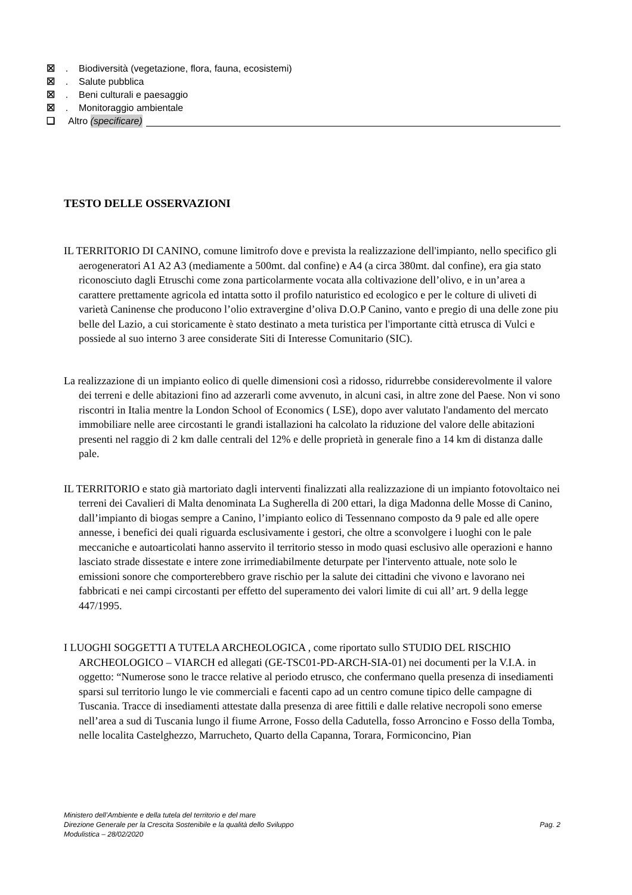☒. Biodiversità (vegetazione, flora, fauna, ecosistemi)
☒. Salute pubblica
☒. Beni culturali e paesaggio
☒. Monitoraggio ambientale
❑ Altro (specificare)
TESTO DELLE OSSERVAZIONI
IL TERRITORIO DI CANINO, comune limitrofo dove e prevista la realizzazione dell'impianto, nello specifico gli aerogeneratori A1 A2 A3 (mediamente a 500mt. dal confine) e A4 (a circa 380mt. dal confine), era gia stato riconosciuto dagli Etruschi come zona particolarmente vocata alla coltivazione dell’olivo, e in un’area a carattere prettamente agricola ed intatta sotto il profilo naturistico ed ecologico e per le colture di uliveti di varietà Caninense che producono l’olio extravergine d’oliva D.O.P Canino, vanto e pregio di una delle zone piu belle del Lazio, a cui storicamente è stato destinato a meta turistica per l'importante città etrusca di Vulci e possiede al suo interno 3 aree considerate Siti di Interesse Comunitario (SIC).
La realizzazione di un impianto eolico di quelle dimensioni così a ridosso, ridurrebbe considerevolmente il valore dei terreni e delle abitazioni fino ad azzerarli come avvenuto, in alcuni casi, in altre zone del Paese. Non vi sono riscontri in Italia mentre la London School of Economics ( LSE), dopo aver valutato l'andamento del mercato immobiliare nelle aree circostanti le grandi istallazioni ha calcolato la riduzione del valore delle abitazioni presenti nel raggio di 2 km dalle centrali del 12% e delle proprietà in generale fino a 14 km di distanza dalle pale.
IL TERRITORIO e stato già martoriato dagli interventi finalizzati alla realizzazione di un impianto fotovoltaico nei terreni dei Cavalieri di Malta denominata La Sugherella di 200 ettari, la diga Madonna delle Mosse di Canino, dall’impianto di biogas sempre a Canino, l’impianto eolico di Tessennano composto da 9 pale ed alle opere annesse, i benefici dei quali riguarda esclusivamente i gestori, che oltre a sconvolgere i luoghi con le pale meccaniche e autoarticolati hanno asservito il territorio stesso in modo quasi esclusivo alle operazioni e hanno lasciato strade dissestate e intere zone irrimediabilmente deturpate per l'intervento attuale, note solo le emissioni sonore che comporterebbero grave rischio per la salute dei cittadini che vivono e lavorano nei fabbricati e nei campi circostanti per effetto del superamento dei valori limite di cui all’ art. 9 della legge 447/1995.
I LUOGHI SOGGETTI A TUTELA ARCHEOLOGICA , come riportato sullo STUDIO DEL RISCHIO ARCHEOLOGICO – VIARCH ed allegati (GE-TSC01-PD-ARCH-SIA-01) nei documenti per la V.I.A. in oggetto: “Numerose sono le tracce relative al periodo etrusco, che confermano quella presenza di insediamenti sparsi sul territorio lungo le vie commerciali e facenti capo ad un centro comune tipico delle campagne di Tuscania. Tracce di insediamenti attestate dalla presenza di aree fittili e dalle relative necropoli sono emerse nell’area a sud di Tuscania lungo il fiume Arrone, Fosso della Cadutella, fosso Arroncino e Fosso della Tomba, nelle localita Castelghezzo, Marrucheto, Quarto della Capanna, Torara, Formiconcino, Pian
Ministero dell’Ambiente e della tutela del territorio e del mare
Direzione Generale per la Crescita Sostenibile e la qualità dello Sviluppo
Modulistica – 28/02/2020
Pag. 2